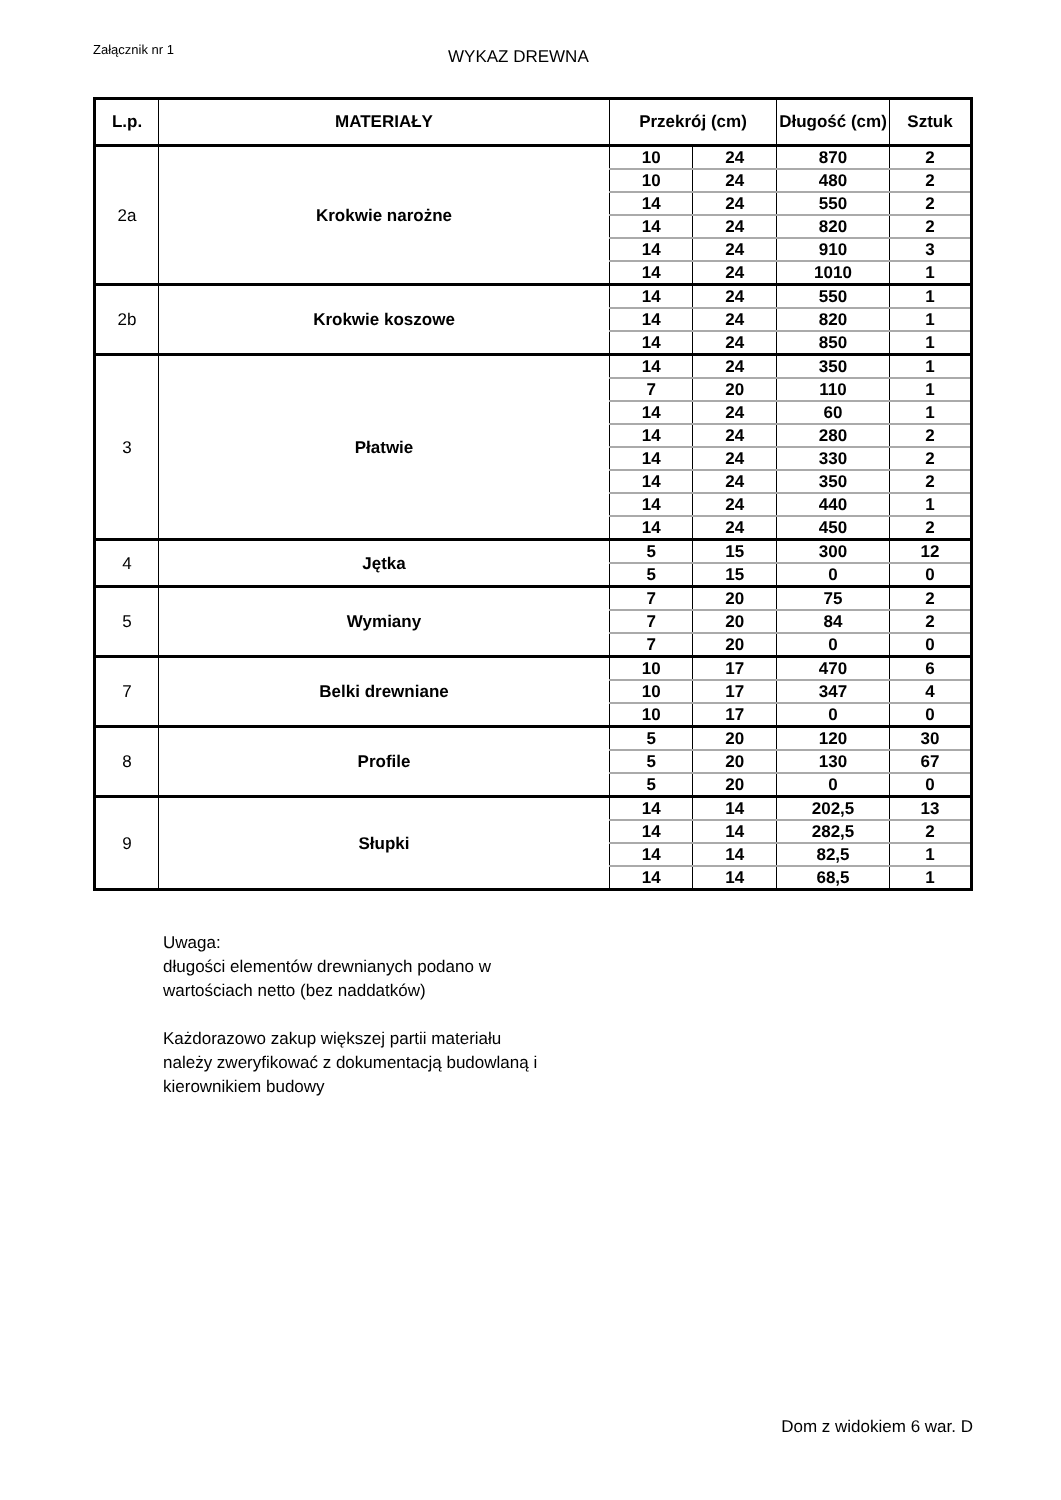Załącznik nr 1
WYKAZ DREWNA
| L.p. | MATERIAŁY | Przekrój (cm) | | Długość (cm) | Sztuk |
| --- | --- | --- | --- | --- | --- |
| 2a | Krokwie narożne | 10 | 24 | 870 | 2 |
| | | 10 | 24 | 480 | 2 |
| | | 14 | 24 | 550 | 2 |
| | | 14 | 24 | 820 | 2 |
| | | 14 | 24 | 910 | 3 |
| | | 14 | 24 | 1010 | 1 |
| 2b | Krokwie koszowe | 14 | 24 | 550 | 1 |
| | | 14 | 24 | 820 | 1 |
| | | 14 | 24 | 850 | 1 |
| 3 | Płatwie | 14 | 24 | 350 | 1 |
| | | 7 | 20 | 110 | 1 |
| | | 14 | 24 | 60 | 1 |
| | | 14 | 24 | 280 | 2 |
| | | 14 | 24 | 330 | 2 |
| | | 14 | 24 | 350 | 2 |
| | | 14 | 24 | 440 | 1 |
| | | 14 | 24 | 450 | 2 |
| 4 | Jętka | 5 | 15 | 300 | 12 |
| | | 5 | 15 | 0 | 0 |
| 5 | Wymiany | 7 | 20 | 75 | 2 |
| | | 7 | 20 | 84 | 2 |
| | | 7 | 20 | 0 | 0 |
| 7 | Belki drewniane | 10 | 17 | 470 | 6 |
| | | 10 | 17 | 347 | 4 |
| | | 10 | 17 | 0 | 0 |
| 8 | Profile | 5 | 20 | 120 | 30 |
| | | 5 | 20 | 130 | 67 |
| | | 5 | 20 | 0 | 0 |
| 9 | Słupki | 14 | 14 | 202,5 | 13 |
| | | 14 | 14 | 282,5 | 2 |
| | | 14 | 14 | 82,5 | 1 |
| | | 14 | 14 | 68,5 | 1 |
Uwaga:
długości elementów drewnianych podano w
wartościach netto (bez naddatków)
Każdorazowo zakup większej partii materiału
należy zweryfikować z dokumentacją budowlaną i
kierownikiem budowy
Dom z widokiem 6 war. D